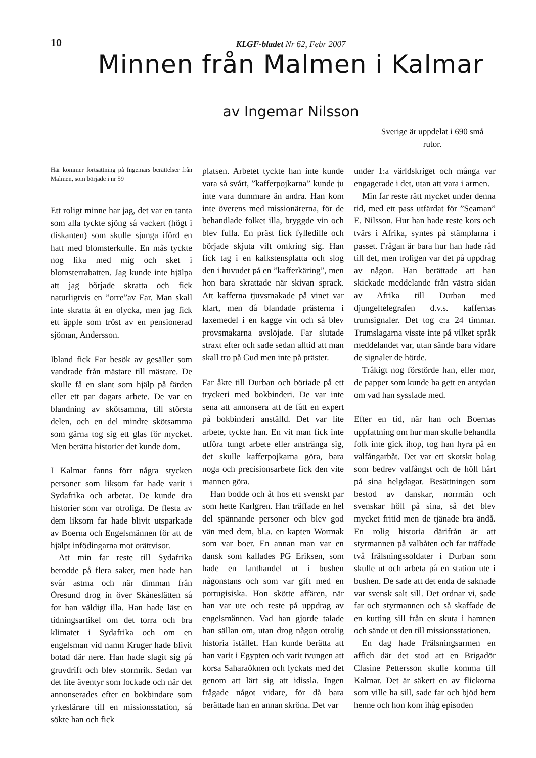10
KLGF-bladet Nr 62, Febr 2007
Minnen från Malmen i Kalmar
av Ingemar Nilsson
Sverige är uppdelat i 690 små rutor.
Här kommer fortsättning på Ingemars berättelser från Malmen, som började i nr 59
Ett roligt minne har jag, det var en tanta som alla tyckte sjöng så vackert (högt i diskanten) som skulle sjunga iförd en hatt med blomsterkulle. En mås tyckte nog lika med mig och sket i blomsterrabatten. Jag kunde inte hjälpa att jag började skratta och fick naturligtvis en ”orre”av Far. Man skall inte skratta åt en olycka, men jag fick ett äpple som tröst av en pensionerad sjöman, Andersson.
Ibland fick Far besök av gesäller som vandrade från mästare till mästare. De skulle få en slant som hjälp på färden eller ett par dagars arbete. De var en blandning av skötsamma, till största delen, och en del mindre skötsamma som gärna tog sig ett glas för mycket. Men berätta historier det kunde dom.
I Kalmar fanns förr några stycken personer som liksom far hade varit i Sydafrika och arbetat. De kunde dra historier som var otroliga. De flesta av dem liksom far hade blivit utsparkade av Boerna och Engelsmännen för att de hjälpt infödingarna mot orättvisor.
Att min far reste till Sydafrika berodde på flera saker, men hade han svår astma och när dimman från Öresund drog in över Skåneslätten så for han väldigt illa. Han hade läst en tidningsartikel om det torra och bra klimatet i Sydafrika och om en engelsman vid namn Kruger hade blivit botad där nere. Han hade slagit sig på gruvdrift och blev stormrik. Sedan var det lite äventyr som lockade och när det annonserades efter en bokbindare som yrkeslärare till en missionsstation, så sökte han och fick
platsen. Arbetet tyckte han inte kunde vara så svårt, ”kafferpojkarna” kunde ju inte vara dummare än andra. Han kom inte överens med missionärerna, för de behandlade folket illa, bryggde vin och blev fulla. En präst fick fylledille och började skjuta vilt omkring sig. Han fick tag i en kalkstensplatta och slog den i huvudet på en ”kafferkäring”, men hon bara skrattade när skivan sprack. Att kafferna tjuvsmakade på vinet var klart, men då blandade prästerna i laxemedel i en kagge vin och så blev provsmakarna avslöjade. Far slutade straxt efter och sade sedan alltid att man skall tro på Gud men inte på präster.
Far åkte till Durban och böriade på ett tryckeri med bokbinderi. De var inte sena att annonsera att de fått en expert på bokbinderi anställd. Det var lite arbete, tyckte han. En vit man fick inte utföra tungt arbete eller anstränga sig, det skulle kafferpojkarna göra, bara noga och precisionsarbete fick den vite mannen göra.
Han bodde och åt hos ett svenskt par som hette Karlgren. Han träffade en hel del spännande personer och blev god vän med dem, bl.a. en kapten Wormak som var boer. En annan man var en dansk som kallades PG Eriksen, som hade en lanthandel ut i bushen någonstans och som var gift med en portugisiska. Hon skötte affären, när han var ute och reste på uppdrag av engelsmännen. Vad han gjorde talade han sällan om, utan drog någon otrolig historia istället. Han kunde berätta att han varit i Egypten och varit tvungen att korsa Saharaöknen och lyckats med det genom att lärt sig att idissla. Ingen frågade något vidare, för då bara berättade han en annan skröna. Det var
under 1:a världskriget och många var engagerade i det, utan att vara i armen.
Min far reste rätt mycket under denna tid, med ett pass utfärdat för ”Seaman” E. Nilsson. Hur han hade reste kors och tvärs i Afrika, syntes på stämplarna i passet. Frågan är bara hur han hade råd till det, men troligen var det på uppdrag av någon. Han berättade att han skickade meddelande från västra sidan av Afrika till Durban med djungeltelegrafen d.v.s. kaffernas trumsignaler. Det tog c:a 24 timmar. Trumslagarna visste inte på vilket språk meddelandet var, utan sände bara vidare de signaler de hörde.
Tråkigt nog förstörde han, eller mor, de papper som kunde ha gett en antydan om vad han sysslade med.
Efter en tid, när han och Boernas uppfattning om hur man skulle behandla folk inte gick ihop, tog han hyra på en valfångarbåt. Det var ett skotskt bolag som bedrev valfångst och de höll hårt på sina helgdagar. Besättningen som bestod av danskar, norrmän och svenskar höll på sina, så det blev mycket fritid men de tjänade bra ändå. En rolig historia därifrån är att styrmannen på valbåten och far träffade två frälsningssoldater i Durban som skulle ut och arbeta på en station ute i bushen. De sade att det enda de saknade var svensk salt sill. Det ordnar vi, sade far och styrmannen och så skaffade de en kutting sill från en skuta i hamnen och sände ut den till missionsstationen.
En dag hade Frälsningsarmen en affich där det stod att en Brigadör Clasine Pettersson skulle komma till Kalmar. Det är säkert en av flickorna som ville ha sill, sade far och bjöd hem henne och hon kom ihåg episoden